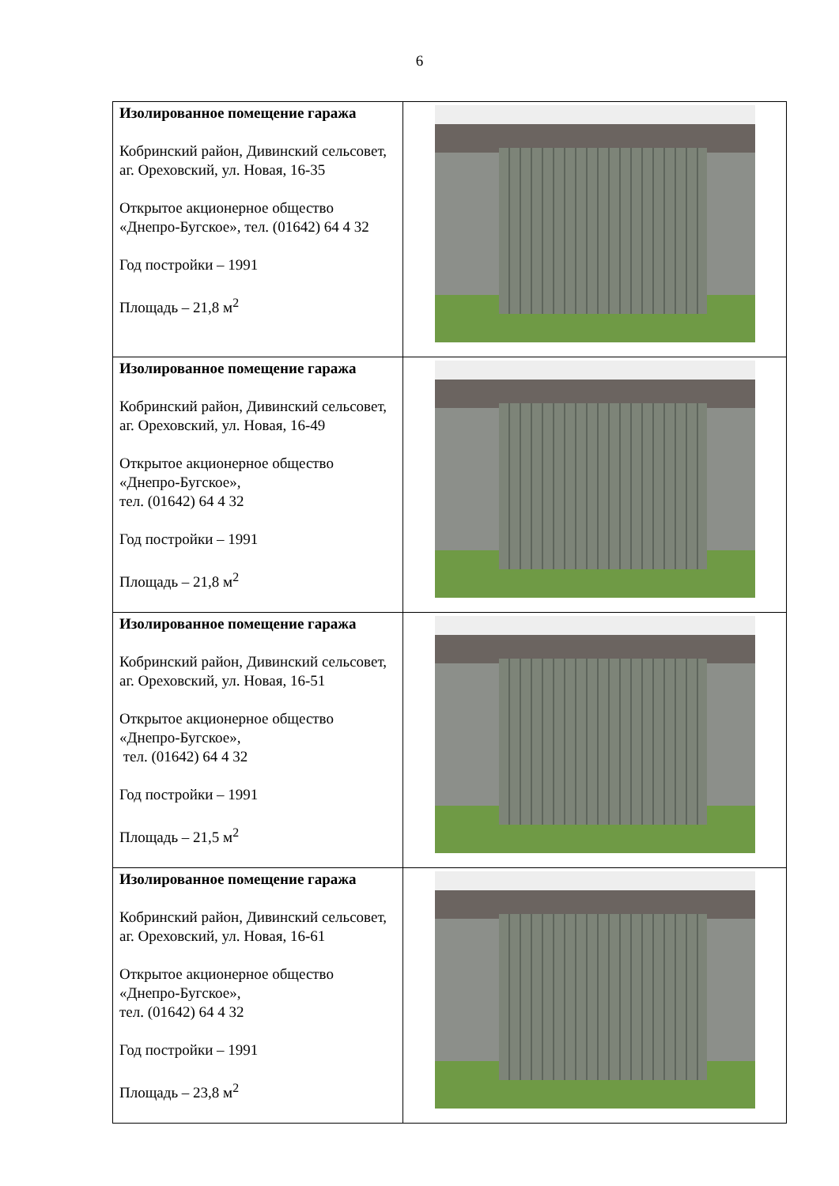6
| Изолированное помещение гаража Кобринский район, Дивинский сельсовет, аг. Ореховский, ул. Новая, 16-35 Открытое акционерное общество «Днепро-Бугское», тел. (01642) 64 4 32 Год постройки – 1991 Площадь – 21,8 м<sup>2</sup> | |
| Изолированное помещение гаража Кобринский район, Дивинский сельсовет, аг. Ореховский, ул. Новая, 16-49 Открытое акционерное общество «Днепро-Бугское», тел. (01642) 64 4 32 Год постройки – 1991 Площадь – 21,8 м<sup>2</sup> | |
| Изолированное помещение гаража Кобринский район, Дивинский сельсовет, аг. Ореховский, ул. Новая, 16-51 Открытое акционерное общество «Днепро-Бугское», тел. (01642) 64 4 32 Год постройки – 1991 Площадь – 21,5 м<sup>2</sup> | |
| Изолированное помещение гаража Кобринский район, Дивинский сельсовет, аг. Ореховский, ул. Новая, 16-61 Открытое акционерное общество «Днепро-Бугское», тел. (01642) 64 4 32 Год постройки – 1991 Площадь – 23,8 м<sup>2</sup> | |